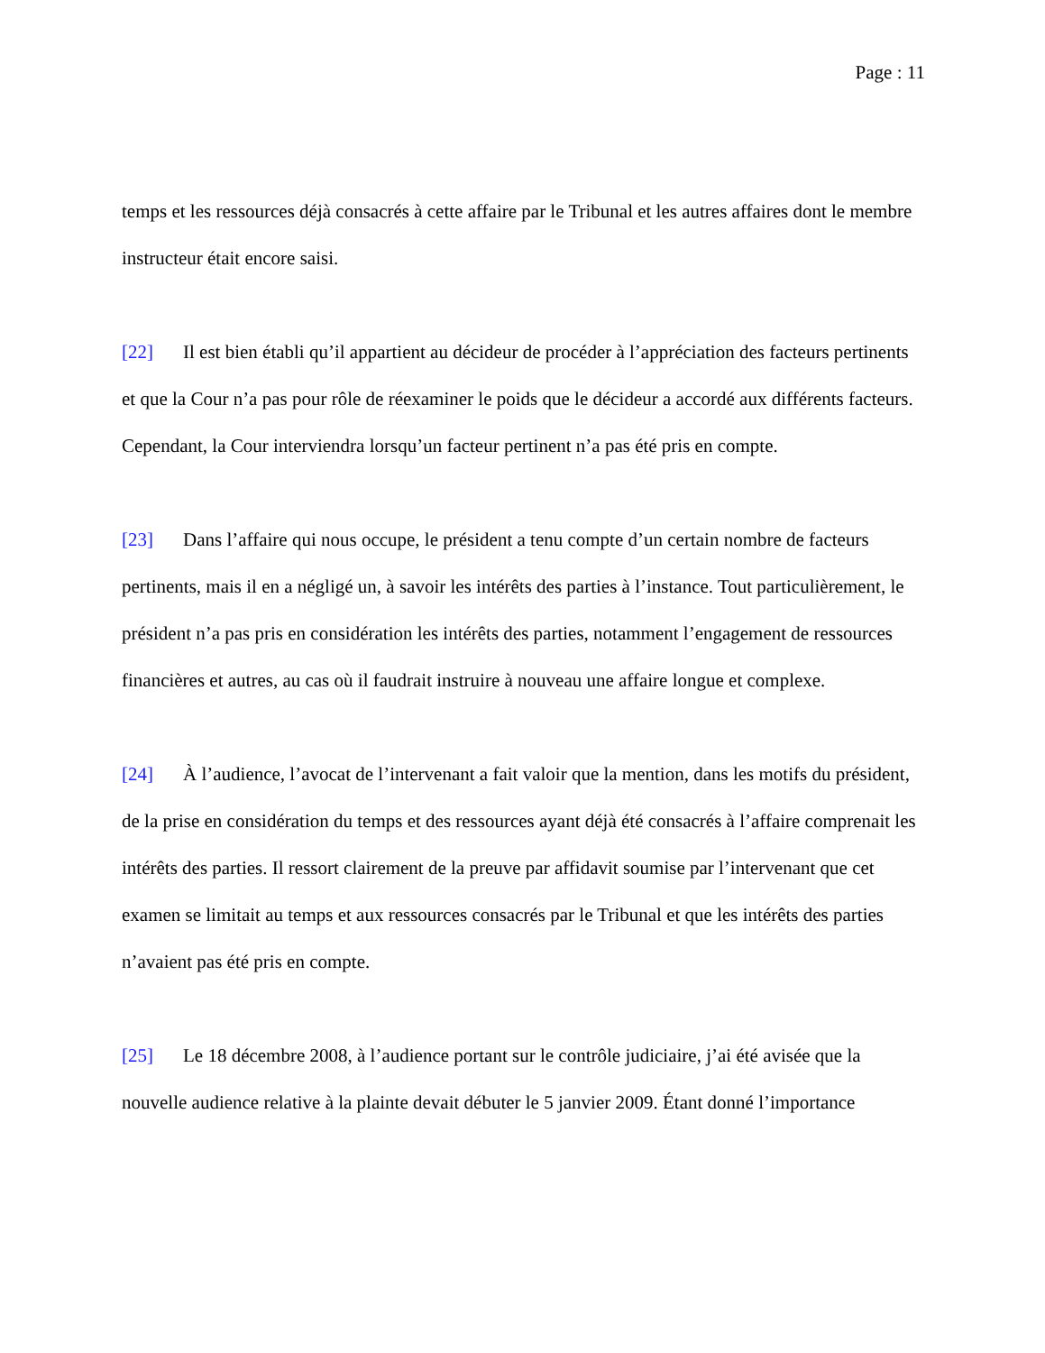Page : 11
temps et les ressources déjà consacrés à cette affaire par le Tribunal et les autres affaires dont le membre instructeur était encore saisi.
[22] Il est bien établi qu’il appartient au décideur de procéder à l’appréciation des facteurs pertinents et que la Cour n’a pas pour rôle de réexaminer le poids que le décideur a accordé aux différents facteurs. Cependant, la Cour interviendra lorsqu’un facteur pertinent n’a pas été pris en compte.
[23] Dans l’affaire qui nous occupe, le président a tenu compte d’un certain nombre de facteurs pertinents, mais il en a négligé un, à savoir les intérêts des parties à l’instance. Tout particulièrement, le président n’a pas pris en considération les intérêts des parties, notamment l’engagement de ressources financières et autres, au cas où il faudrait instruire à nouveau une affaire longue et complexe.
[24] À l’audience, l’avocat de l’intervenant a fait valoir que la mention, dans les motifs du président, de la prise en considération du temps et des ressources ayant déjà été consacrés à l’affaire comprenait les intérêts des parties. Il ressort clairement de la preuve par affidavit soumise par l’intervenant que cet examen se limitait au temps et aux ressources consacrés par le Tribunal et que les intérêts des parties n’avaient pas été pris en compte.
[25] Le 18 décembre 2008, à l’audience portant sur le contrôle judiciaire, j’ai été avisée que la nouvelle audience relative à la plainte devait débuter le 5 janvier 2009. Étant donné l’importance